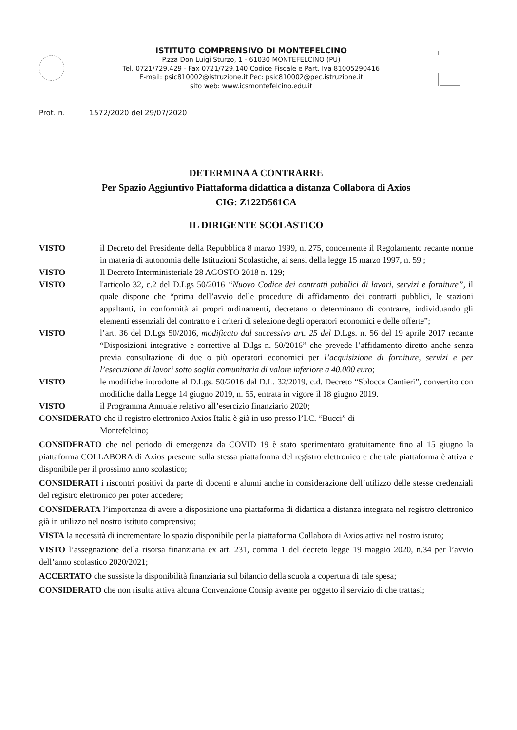ISTITUTO COMPRENSIVO DI MONTEFELCINO
P.zza Don Luigi Sturzo, 1 - 61030 MONTEFELCINO (PU)
Tel. 0721/729.429 - Fax 0721/729.140 Codice Fiscale e Part. Iva 81005290416
E-mail: psic810002@istruzione.it Pec: psic810002@pec.istruzione.it
sito web: www.icsmontefelcino.edu.it
Prot. n. 1572/2020 del 29/07/2020
DETERMINA A CONTRARRE
Per Spazio Aggiuntivo Piattaforma didattica a distanza Collabora di Axios
CIG: Z122D561CA
IL DIRIGENTE SCOLASTICO
VISTO il Decreto del Presidente della Repubblica 8 marzo 1999, n. 275, concernente il Regolamento recante norme in materia di autonomia delle Istituzioni Scolastiche, ai sensi della legge 15 marzo 1997, n. 59 ;
VISTO Il Decreto Interministeriale 28 AGOSTO 2018 n. 129;
VISTO l'articolo 32, c.2 del D.Lgs 50/2016 “Nuovo Codice dei contratti pubblici di lavori, servizi e forniture”, il quale dispone che “prima dell’avvio delle procedure di affidamento dei contratti pubblici, le stazioni appaltanti, in conformità ai propri ordinamenti, decretano o determinano di contrarre, individuando gli elementi essenziali del contratto e i criteri di selezione degli operatori economici e delle offerte”;
VISTO l’art. 36 del D.Lgs 50/2016, modificato dal successivo art. 25 del D.Lgs. n. 56 del 19 aprile 2017 recante “Disposizioni integrative e correttive al D.lgs n. 50/2016” che prevede l’affidamento diretto anche senza previa consultazione di due o più operatori economici per l’acquisizione di forniture, servizi e per l’esecuzione di lavori sotto soglia comunitaria di valore inferiore a 40.000 euro;
VISTO le modifiche introdotte al D.Lgs. 50/2016 dal D.L. 32/2019, c.d. Decreto “Sblocca Cantieri”, convertito con modifiche dalla Legge 14 giugno 2019, n. 55, entrata in vigore il 18 giugno 2019.
VISTO il Programma Annuale relativo all’esercizio finanziario 2020;
CONSIDERATO che il registro elettronico Axios Italia è già in uso presso l’I.C. “Bucci” di
Montefelcino;
CONSIDERATO che nel periodo di emergenza da COVID 19 è stato sperimentato gratuitamente fino al 15 giugno la piattaforma COLLABORA di Axios presente sulla stessa piattaforma del registro elettronico e che tale piattaforma è attiva e disponibile per il prossimo anno scolastico;
CONSIDERATI i riscontri positivi da parte di docenti e alunni anche in considerazione dell’utilizzo delle stesse credenziali del registro elettronico per poter accedere;
CONSIDERATA l’importanza di avere a disposizione una piattaforma di didattica a distanza integrata nel registro elettronico già in utilizzo nel nostro istituto comprensivo;
VISTA la necessità di incrementare lo spazio disponibile per la piattaforma Collabora di Axios attiva nel nostro istuto;
VISTO l’assegnazione della risorsa finanziaria ex art. 231, comma 1 del decreto legge 19 maggio 2020, n.34 per l’avvio dell’anno scolastico 2020/2021;
ACCERTATO che sussiste la disponibilità finanziaria sul bilancio della scuola a copertura di tale spesa;
CONSIDERATO che non risulta attiva alcuna Convenzione Consip avente per oggetto il servizio di che trattasi;